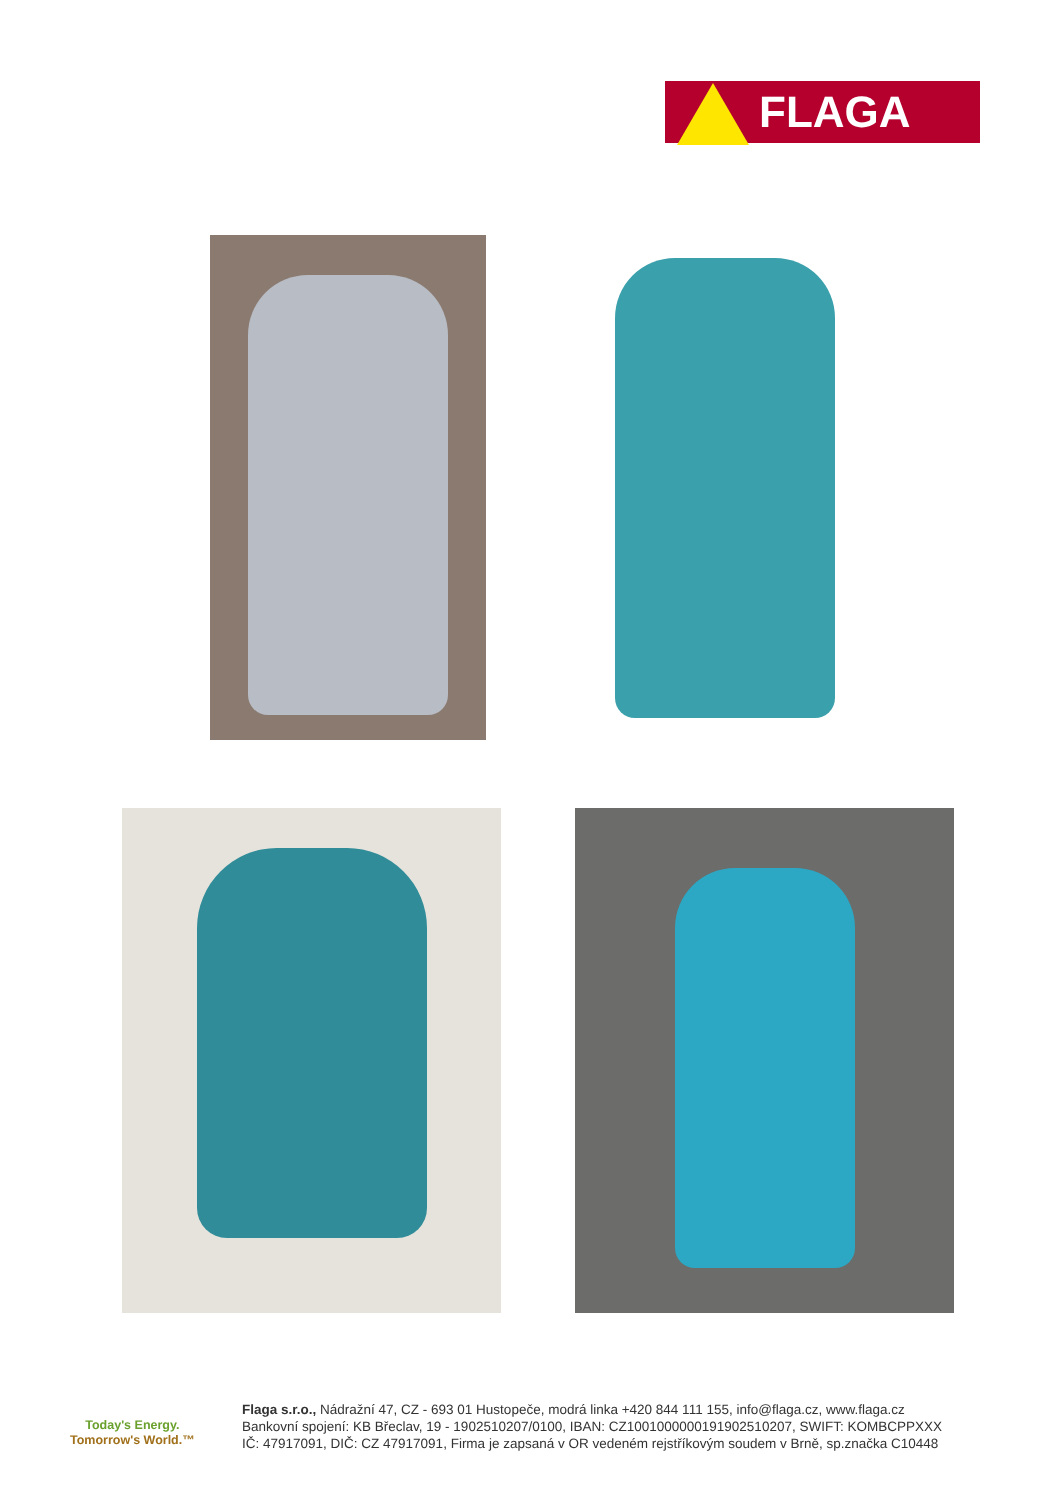FLAGA
Today's Energy.
Tomorrow's World.™
Flaga s.r.o., Nádražní 47, CZ - 693 01 Hustopeče, modrá linka +420 844 111 155, info@flaga.cz, www.flaga.cz
Bankovní spojení: KB Břeclav, 19 - 1902510207/0100, IBAN: CZ1001000000191902510207, SWIFT: KOMBCPPXXX
IČ: 47917091, DIČ: CZ 47917091, Firma je zapsaná v OR vedeném rejstříkovým soudem v Brně, sp.značka C10448